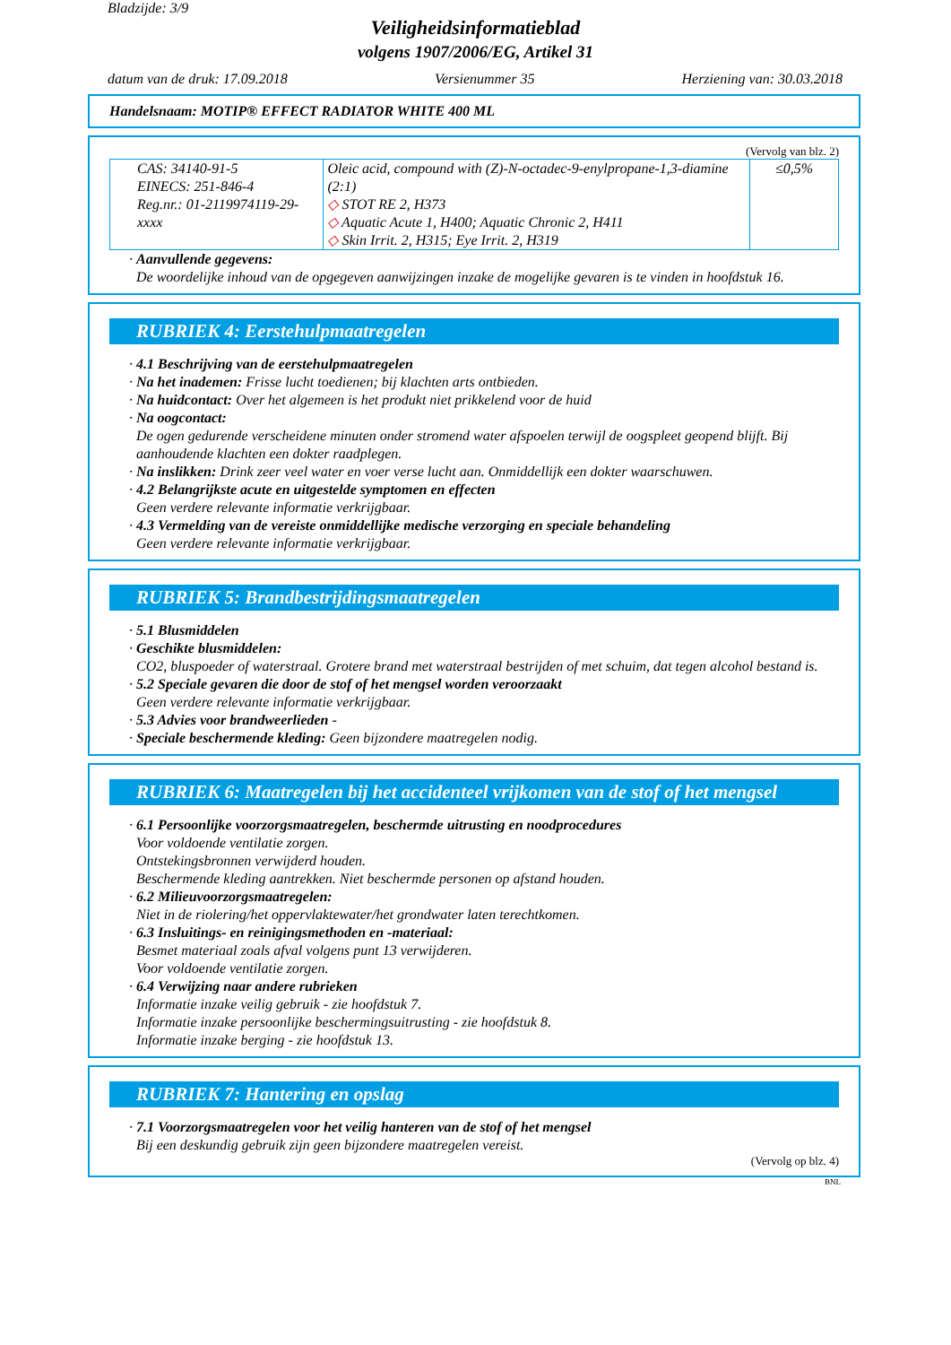Bladzijde: 3/9
Veiligheidsinformatieblad
volgens 1907/2006/EG, Artikel 31
datum van de druk: 17.09.2018 Versienummer 35 Herziening van: 30.03.2018
Handelsnaam: MOTIP® EFFECT RADIATOR WHITE 400 ML
(Vervolg van blz. 2)
| CAS: 34140-91-5 EINECS: 251-846-4 Reg.nr.: 01-2119974119-29-xxxx | Oleic acid, compound with (Z)-N-octadec-9-enylpropane-1,3-diamine (2:1) ◇ STOT RE 2, H373 ◇ Aquatic Acute 1, H400; Aquatic Chronic 2, H411 ◇ Skin Irrit. 2, H315; Eye Irrit. 2, H319 | ≤0,5% |
· Aanvullende gegevens:
De woordelijke inhoud van de opgegeven aanwijzingen inzake de mogelijke gevaren is te vinden in hoofdstuk 16.
RUBRIEK 4: Eerstehulpmaatregelen
· 4.1 Beschrijving van de eerstehulpmaatregelen
· Na het inademen: Frisse lucht toedienen; bij klachten arts ontbieden.
· Na huidcontact: Over het algemeen is het produkt niet prikkelend voor de huid
· Na oogcontact:
De ogen gedurende verscheidene minuten onder stromend water afspoelen terwijl de oogspleet geopend blijft. Bij aanhoudende klachten een dokter raadplegen.
· Na inslikken: Drink zeer veel water en voer verse lucht aan. Onmiddellijk een dokter waarschuwen.
· 4.2 Belangrijkste acute en uitgestelde symptomen en effecten
Geen verdere relevante informatie verkrijgbaar.
· 4.3 Vermelding van de vereiste onmiddellijke medische verzorging en speciale behandeling
Geen verdere relevante informatie verkrijgbaar.
RUBRIEK 5: Brandbestrijdingsmaatregelen
· 5.1 Blusmiddelen
· Geschikte blusmiddelen:
CO2, bluspoeder of waterstraal. Grotere brand met waterstraal bestrijden of met schuim, dat tegen alcohol bestand is.
· 5.2 Speciale gevaren die door de stof of het mengsel worden veroorzaakt
Geen verdere relevante informatie verkrijgbaar.
· 5.3 Advies voor brandweerlieden -
· Speciale beschermende kleding: Geen bijzondere maatregelen nodig.
RUBRIEK 6: Maatregelen bij het accidenteel vrijkomen van de stof of het mengsel
· 6.1 Persoonlijke voorzorgsmaatregelen, beschermde uitrusting en noodprocedures
Voor voldoende ventilatie zorgen.
Ontstekingsbronnen verwijderd houden.
Beschermende kleding aantrekken. Niet beschermde personen op afstand houden.
· 6.2 Milieuvoorzorgsmaatregelen:
Niet in de riolering/het oppervlaktewater/het grondwater laten terechtkomen.
· 6.3 Insluitings- en reinigingsmethoden en -materiaal:
Besmet materiaal zoals afval volgens punt 13 verwijderen.
Voor voldoende ventilatie zorgen.
· 6.4 Verwijzing naar andere rubrieken
Informatie inzake veilig gebruik - zie hoofdstuk 7.
Informatie inzake persoonlijke beschermingsuitrusting - zie hoofdstuk 8.
Informatie inzake berging - zie hoofdstuk 13.
RUBRIEK 7: Hantering en opslag
· 7.1 Voorzorgsmaatregelen voor het veilig hanteren van de stof of het mengsel
Bij een deskundig gebruik zijn geen bijzondere maatregelen vereist.
(Vervolg op blz. 4)
BNL